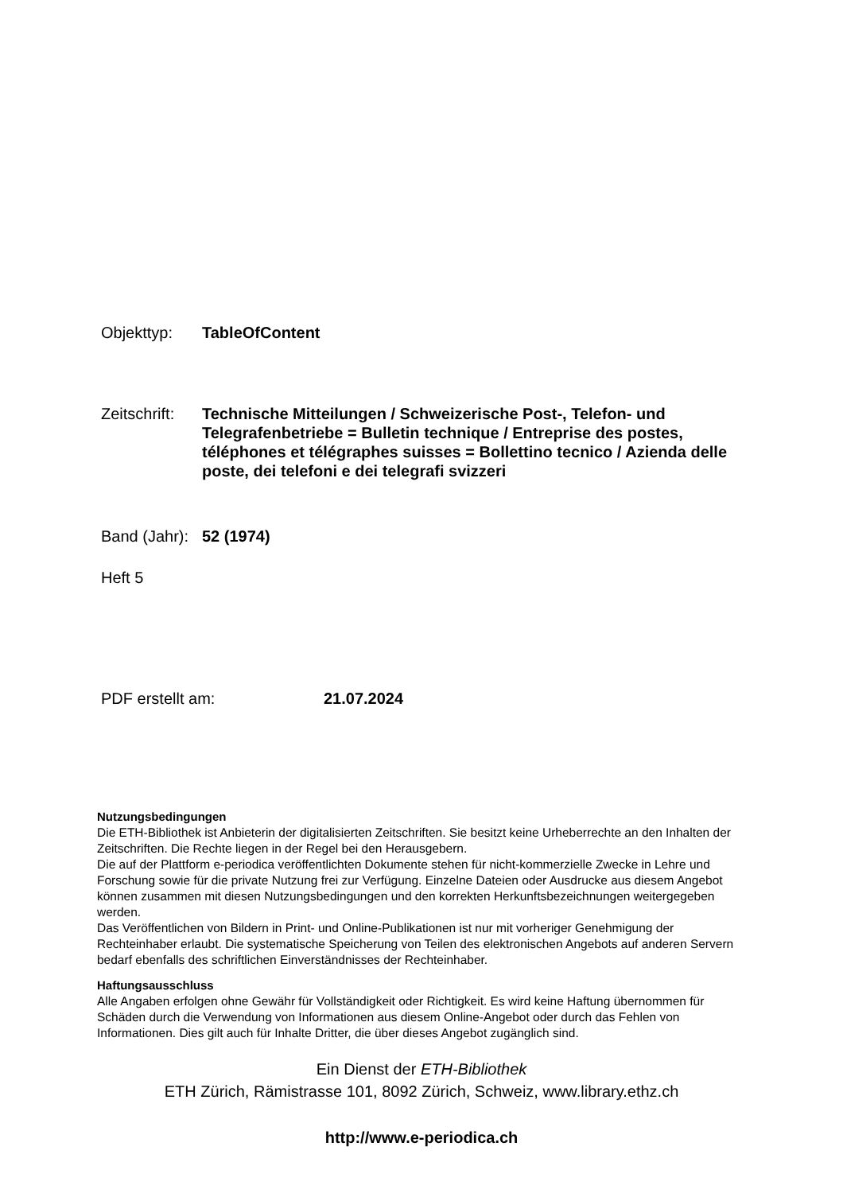Objekttyp: TableOfContent
Zeitschrift:
Technische Mitteilungen / Schweizerische Post-, Telefon- und Telegrafenbetriebe = Bulletin technique / Entreprise des postes, téléphones et télégraphes suisses = Bollettino tecnico / Azienda delle poste, dei telefoni e dei telegrafi svizzeri
Band (Jahr):
52 (1974)
Heft 5
PDF erstellt am: 21.07.2024
Nutzungsbedingungen
Die ETH-Bibliothek ist Anbieterin der digitalisierten Zeitschriften. Sie besitzt keine Urheberrechte an den Inhalten der Zeitschriften. Die Rechte liegen in der Regel bei den Herausgebern.
Die auf der Plattform e-periodica veröffentlichten Dokumente stehen für nicht-kommerzielle Zwecke in Lehre und Forschung sowie für die private Nutzung frei zur Verfügung. Einzelne Dateien oder Ausdrucke aus diesem Angebot können zusammen mit diesen Nutzungsbedingungen und den korrekten Herkunftsbezeichnungen weitergegeben werden.
Das Veröffentlichen von Bildern in Print- und Online-Publikationen ist nur mit vorheriger Genehmigung der Rechteinhaber erlaubt. Die systematische Speicherung von Teilen des elektronischen Angebots auf anderen Servern bedarf ebenfalls des schriftlichen Einverständnisses der Rechteinhaber.
Haftungsausschluss
Alle Angaben erfolgen ohne Gewähr für Vollständigkeit oder Richtigkeit. Es wird keine Haftung übernommen für Schäden durch die Verwendung von Informationen aus diesem Online-Angebot oder durch das Fehlen von Informationen. Dies gilt auch für Inhalte Dritter, die über dieses Angebot zugänglich sind.
Ein Dienst der ETH-Bibliothek
ETH Zürich, Rämistrasse 101, 8092 Zürich, Schweiz, www.library.ethz.ch
http://www.e-periodica.ch